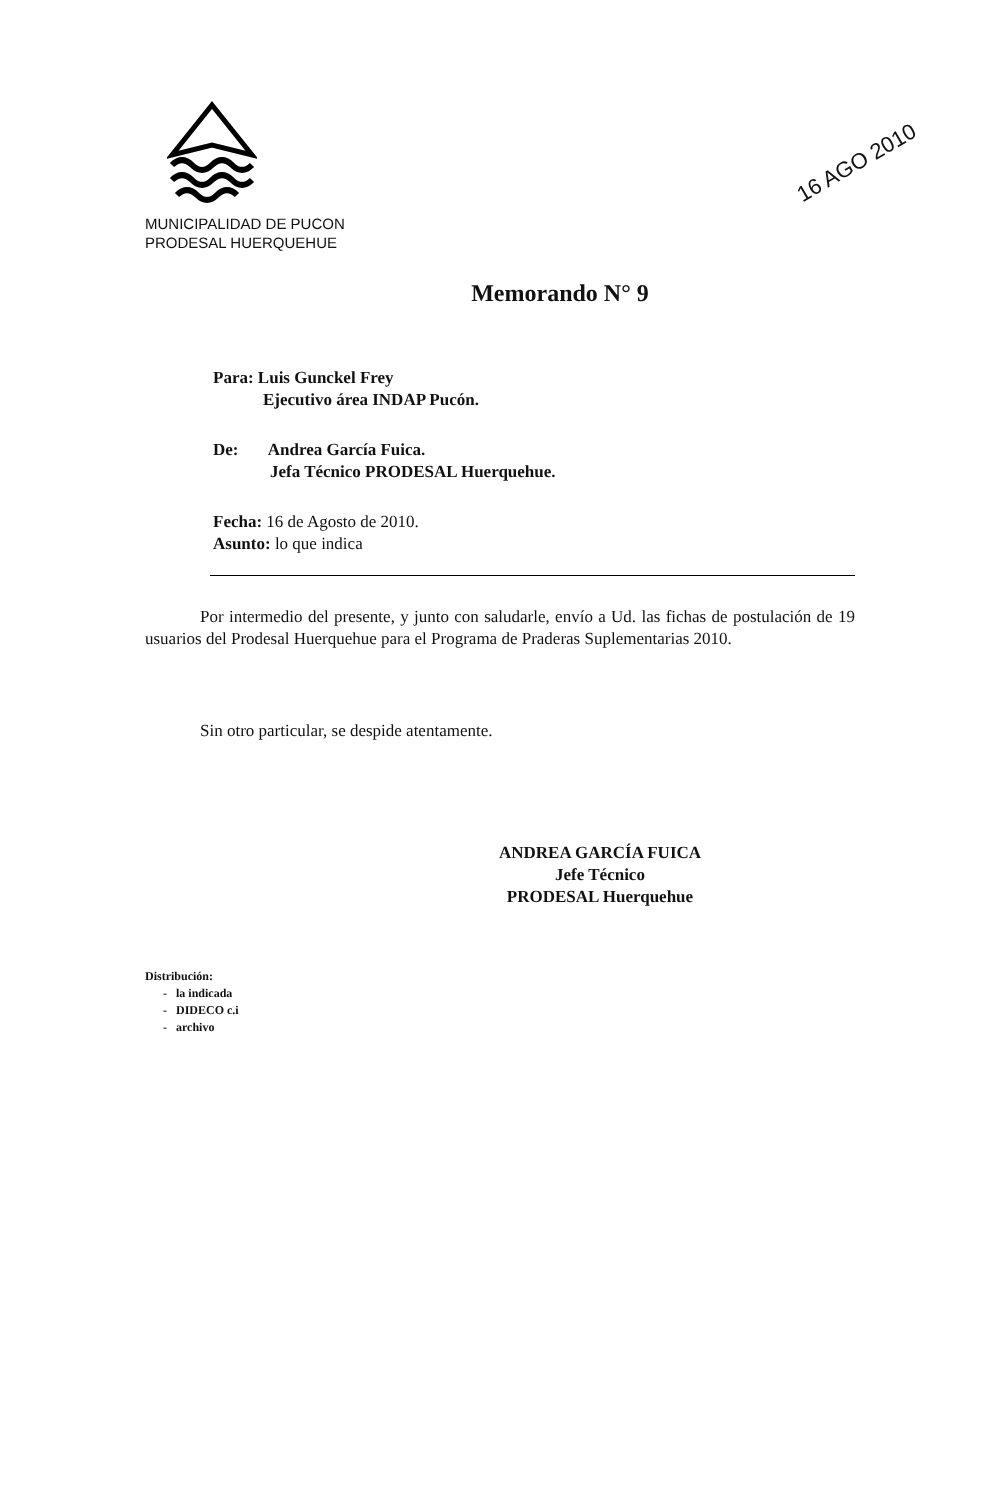MUNICIPALIDAD DE PUCON
PRODESAL HUERQUEHUE
16 AGO 2010
Memorando N° 9
Para: Luis Gunckel Frey
Ejecutivo área INDAP Pucón.
De: Andrea García Fuica.
Jefa Técnico PRODESAL Huerquehue.
Fecha: 16 de Agosto de 2010.
Asunto: lo que indica
Por intermedio del presente, y junto con saludarle, envío a Ud. las fichas de postulación de 19 usuarios del Prodesal Huerquehue para el Programa de Praderas Suplementarias 2010.
Sin otro particular, se despide atentamente.
ANDREA GARCÍA FUICA
Jefe Técnico
PRODESAL Huerquehue
Distribución:
- la indicada
- DIDECO c.i
- archivo